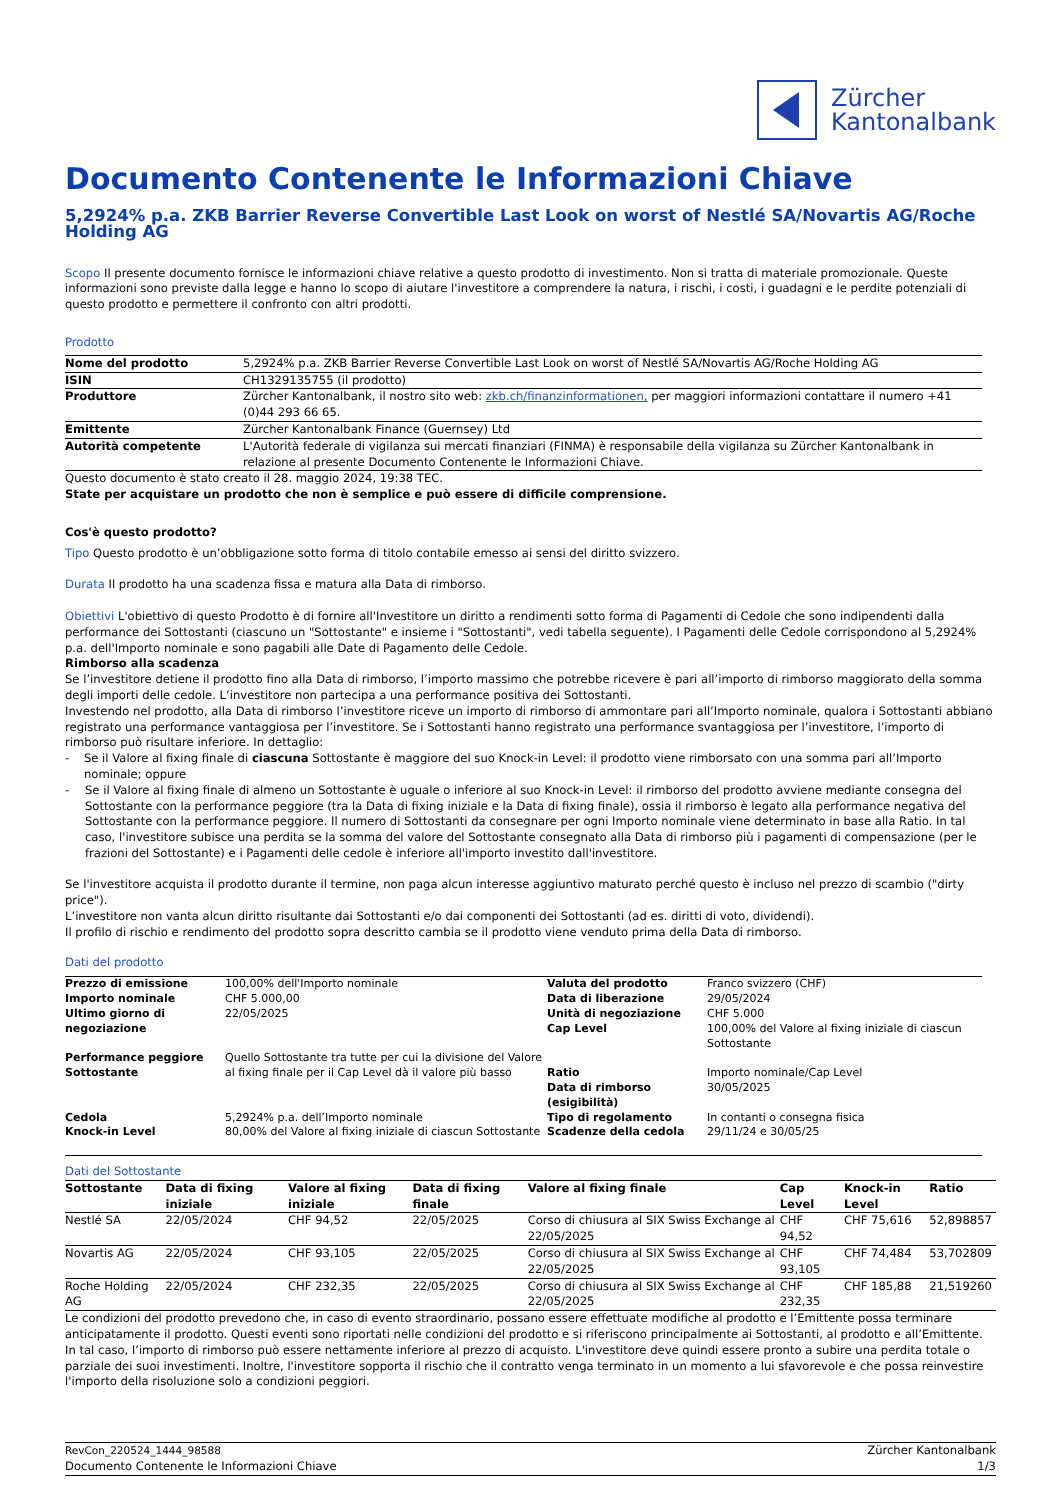Zürcher
Kantonalbank
Documento Contenente le Informazioni Chiave
5,2924% p.a. ZKB Barrier Reverse Convertible Last Look on worst of Nestlé SA/Novartis AG/Roche Holding AG
Scopo Il presente documento fornisce le informazioni chiave relative a questo prodotto di investimento. Non si tratta di materiale promozionale. Queste informazioni sono previste dalla legge e hanno lo scopo di aiutare l'investitore a comprendere la natura, i rischi, i costi, i guadagni e le perdite potenziali di questo prodotto e permettere il confronto con altri prodotti.
Prodotto
| Nome del prodotto | 5,2924% p.a. ZKB Barrier Reverse Convertible Last Look on worst of Nestlé SA/Novartis AG/Roche Holding AG |
| ISIN | CH1329135755 (il prodotto) |
| Produttore | Zürcher Kantonalbank, il nostro sito web: zkb.ch/finanzinformationen, per maggiori informazioni contattare il numero +41 (0)44 293 66 65. |
| Emittente | Zürcher Kantonalbank Finance (Guernsey) Ltd |
| Autorità competente | L'Autorità federale di vigilanza sui mercati finanziari (FINMA) è responsabile della vigilanza su Zürcher Kantonalbank in relazione al presente Documento Contenente le Informazioni Chiave. |
Questo documento è stato creato il 28. maggio 2024, 19:38 TEC.
State per acquistare un prodotto che non è semplice e può essere di difficile comprensione.
Cos'è questo prodotto?
Tipo Questo prodotto è un’obbligazione sotto forma di titolo contabile emesso ai sensi del diritto svizzero.
Durata Il prodotto ha una scadenza fissa e matura alla Data di rimborso.
Obiettivi L'obiettivo di questo Prodotto è di fornire all'Investitore un diritto a rendimenti sotto forma di Pagamenti di Cedole che sono indipendenti dalla performance dei Sottostanti (ciascuno un "Sottostante" e insieme i "Sottostanti", vedi tabella seguente). I Pagamenti delle Cedole corrispondono al 5,2924% p.a. dell'Importo nominale e sono pagabili alle Date di Pagamento delle Cedole.
Rimborso alla scadenza
Se l’investitore detiene il prodotto fino alla Data di rimborso, l’importo massimo che potrebbe ricevere è pari all’importo di rimborso maggiorato della somma degli importi delle cedole. L’investitore non partecipa a una performance positiva dei Sottostanti.
Investendo nel prodotto, alla Data di rimborso l’investitore riceve un importo di rimborso di ammontare pari all’Importo nominale, qualora i Sottostanti abbiano registrato una performance vantaggiosa per l’investitore. Se i Sottostanti hanno registrato una performance svantaggiosa per l’investitore, l’importo di rimborso può risultare inferiore. In dettaglio:
- Se il Valore al fixing finale di ciascuna Sottostante è maggiore del suo Knock-in Level: il prodotto viene rimborsato con una somma pari all’Importo nominale; oppure
- Se il Valore al fixing finale di almeno un Sottostante è uguale o inferiore al suo Knock-in Level: il rimborso del prodotto avviene mediante consegna del Sottostante con la performance peggiore (tra la Data di fixing iniziale e la Data di fixing finale), ossia il rimborso è legato alla performance negativa del Sottostante con la performance peggiore. Il numero di Sottostanti da consegnare per ogni Importo nominale viene determinato in base alla Ratio. In tal caso, l'investitore subisce una perdita se la somma del valore del Sottostante consegnato alla Data di rimborso più i pagamenti di compensazione (per le frazioni del Sottostante) e i Pagamenti delle cedole è inferiore all'importo investito dall'investitore.
Se l'investitore acquista il prodotto durante il termine, non paga alcun interesse aggiuntivo maturato perché questo è incluso nel prezzo di scambio ("dirty price").
L’investitore non vanta alcun diritto risultante dai Sottostanti e/o dai componenti dei Sottostanti (ad es. diritti di voto, dividendi).
Il profilo di rischio e rendimento del prodotto sopra descritto cambia se il prodotto viene venduto prima della Data di rimborso.
Dati del prodotto
| Prezzo di emissione | 100,00% dell'Importo nominale | Valuta del prodotto | Franco svizzero (CHF) |
| Importo nominale | CHF 5.000,00 | Data di liberazione | 29/05/2024 |
| Ultimo giorno di negoziazione | 22/05/2025 | Unità di negoziazione Cap Level | CHF 5.000 100,00% del Valore al fixing iniziale di ciascun Sottostante |
| Performance peggiore Sottostante | Quello Sottostante tra tutte per cui la divisione del Valore al fixing finale per il Cap Level dà il valore più basso | Ratio Data di rimborso (esigibilità) | Importo nominale/Cap Level 30/05/2025 |
| Cedola | 5,2924% p.a. dell’Importo nominale | Tipo di regolamento | In contanti o consegna fisica |
| Knock-in Level | 80,00% del Valore al fixing iniziale di ciascun Sottostante | Scadenze della cedola | 29/11/24 e 30/05/25 |
Dati del Sottostante
| Sottostante | Data di fixing iniziale | Valore al fixing iniziale | Data di fixing finale | Valore al fixing finale | Cap Level | Knock-in Level | Ratio |
| --- | --- | --- | --- | --- | --- | --- | --- |
| Nestlé SA | 22/05/2024 | CHF 94,52 | 22/05/2025 | Corso di chiusura al SIX Swiss Exchange al 22/05/2025 | CHF 94,52 | CHF 75,616 | 52,898857 |
| Novartis AG | 22/05/2024 | CHF 93,105 | 22/05/2025 | Corso di chiusura al SIX Swiss Exchange al 22/05/2025 | CHF 93,105 | CHF 74,484 | 53,702809 |
| Roche Holding AG | 22/05/2024 | CHF 232,35 | 22/05/2025 | Corso di chiusura al SIX Swiss Exchange al 22/05/2025 | CHF 232,35 | CHF 185,88 | 21,519260 |
Le condizioni del prodotto prevedono che, in caso di evento straordinario, possano essere effettuate modifiche al prodotto e l’Emittente possa terminare anticipatamente il prodotto. Questi eventi sono riportati nelle condizioni del prodotto e si riferiscono principalmente ai Sottostanti, al prodotto e all’Emittente. In tal caso, l’importo di rimborso può essere nettamente inferiore al prezzo di acquisto. L'investitore deve quindi essere pronto a subire una perdita totale o parziale dei suoi investimenti. Inoltre, l'investitore sopporta il rischio che il contratto venga terminato in un momento a lui sfavorevole e che possa reinvestire l'importo della risoluzione solo a condizioni peggiori.
RevCon_220524_1444_98588
Documento Contenente le Informazioni Chiave
Zürcher Kantonalbank
1/3